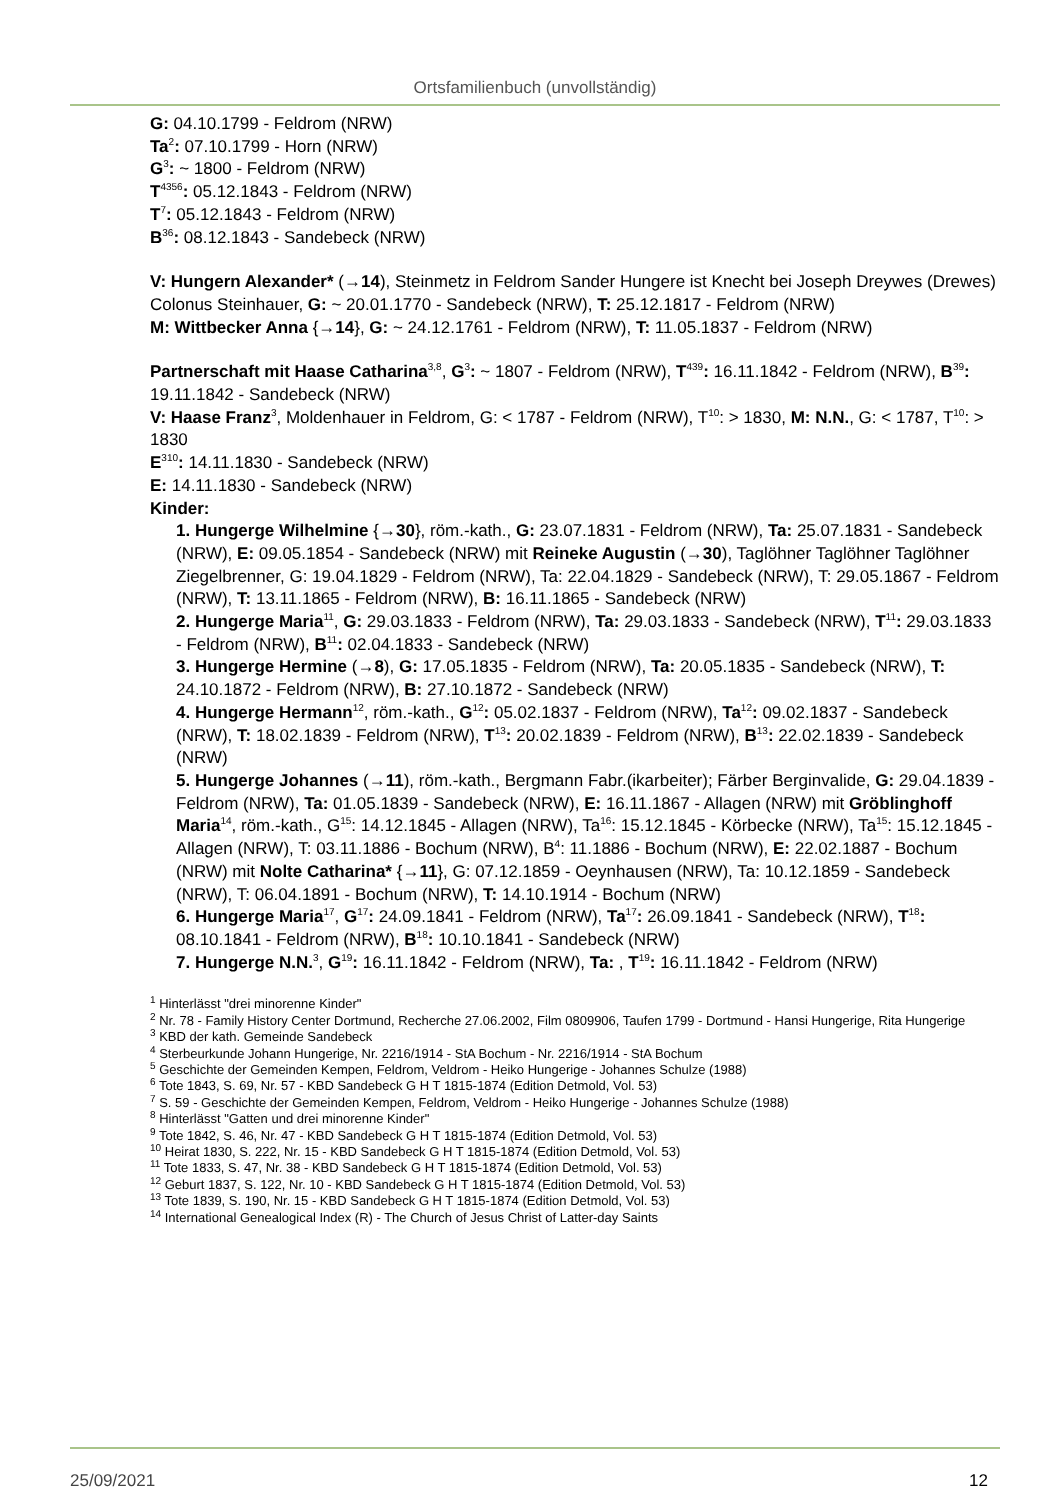Ortsfamilienbuch (unvollständig)
G: 04.10.1799 - Feldrom (NRW)
Ta<sup>2</sup>: 07.10.1799 - Horn (NRW)
G<sup>3</sup>: ~ 1800 - Feldrom (NRW)
T<sup>4356</sup>: 05.12.1843 - Feldrom (NRW)
T<sup>7</sup>: 05.12.1843 - Feldrom (NRW)
B<sup>36</sup>: 08.12.1843 - Sandebeck (NRW)
V: Hungern Alexander* (→14), Steinmetz in Feldrom Sander Hungere ist Knecht bei Joseph Dreywes (Drewes) Colonus Steinhauer, G: ~ 20.01.1770 - Sandebeck (NRW), T: 25.12.1817 - Feldrom (NRW)
M: Wittbecker Anna {→14}, G: ~ 24.12.1761 - Feldrom (NRW), T: 11.05.1837 - Feldrom (NRW)
Partnerschaft mit Haase Catharina<sup>3,8</sup>, G<sup>3</sup>: ~ 1807 - Feldrom (NRW), T<sup>439</sup>: 16.11.1842 - Feldrom (NRW), B<sup>39</sup>: 19.11.1842 - Sandebeck (NRW)
V: Haase Franz<sup>3</sup>, Moldenhauer in Feldrom, G: < 1787 - Feldrom (NRW), T<sup>10</sup>: > 1830, M: N.N., G: < 1787, T<sup>10</sup>: > 1830
E<sup>310</sup>: 14.11.1830 - Sandebeck (NRW)
E: 14.11.1830 - Sandebeck (NRW)
Kinder:
1. Hungerge Wilhelmine {→30}, röm.-kath., G: 23.07.1831 - Feldrom (NRW), Ta: 25.07.1831 - Sandebeck (NRW), E: 09.05.1854 - Sandebeck (NRW) mit Reineke Augustin (→30), Taglöhner Taglöhner Taglöhner Ziegelbrenner, G: 19.04.1829 - Feldrom (NRW), Ta: 22.04.1829 - Sandebeck (NRW), T: 29.05.1867 - Feldrom (NRW), T: 13.11.1865 - Feldrom (NRW), B: 16.11.1865 - Sandebeck (NRW)
2. Hungerge Maria<sup>11</sup>, G: 29.03.1833 - Feldrom (NRW), Ta: 29.03.1833 - Sandebeck (NRW), T<sup>11</sup>: 29.03.1833 - Feldrom (NRW), B<sup>11</sup>: 02.04.1833 - Sandebeck (NRW)
3. Hungerge Hermine (→8), G: 17.05.1835 - Feldrom (NRW), Ta: 20.05.1835 - Sandebeck (NRW), T: 24.10.1872 - Feldrom (NRW), B: 27.10.1872 - Sandebeck (NRW)
4. Hungerge Hermann<sup>12</sup>, röm.-kath., G<sup>12</sup>: 05.02.1837 - Feldrom (NRW), Ta<sup>12</sup>: 09.02.1837 - Sandebeck (NRW), T: 18.02.1839 - Feldrom (NRW), T<sup>13</sup>: 20.02.1839 - Feldrom (NRW), B<sup>13</sup>: 22.02.1839 - Sandebeck (NRW)
5. Hungerge Johannes (→11), röm.-kath., Bergmann Fabr.(ikarbeiter); Färber Berginvalide, G: 29.04.1839 - Feldrom (NRW), Ta: 01.05.1839 - Sandebeck (NRW), E: 16.11.1867 - Allagen (NRW) mit Gröblinghoff Maria<sup>14</sup>, röm.-kath., G<sup>15</sup>: 14.12.1845 - Allagen (NRW), Ta<sup>16</sup>: 15.12.1845 - Körbecke (NRW), Ta<sup>15</sup>: 15.12.1845 - Allagen (NRW), T: 03.11.1886 - Bochum (NRW), B<sup>4</sup>: 11.1886 - Bochum (NRW), E: 22.02.1887 - Bochum (NRW) mit Nolte Catharina* {→11}, G: 07.12.1859 - Oeynhausen (NRW), Ta: 10.12.1859 - Sandebeck (NRW), T: 06.04.1891 - Bochum (NRW), T: 14.10.1914 - Bochum (NRW)
6. Hungerge Maria<sup>17</sup>, G<sup>17</sup>: 24.09.1841 - Feldrom (NRW), Ta<sup>17</sup>: 26.09.1841 - Sandebeck (NRW), T<sup>18</sup>: 08.10.1841 - Feldrom (NRW), B<sup>18</sup>: 10.10.1841 - Sandebeck (NRW)
7. Hungerge N.N.<sup>3</sup>, G<sup>19</sup>: 16.11.1842 - Feldrom (NRW), Ta: , T<sup>19</sup>: 16.11.1842 - Feldrom (NRW)
<sup>1</sup> Hinterlässt "drei minorenne Kinder"
<sup>2</sup> Nr. 78 - Family History Center Dortmund, Recherche 27.06.2002, Film 0809906, Taufen 1799 - Dortmund - Hansi Hungerige, Rita Hungerige
<sup>3</sup> KBD der kath. Gemeinde Sandebeck
<sup>4</sup> Sterbeurkunde Johann Hungerige, Nr. 2216/1914 - StA Bochum - Nr. 2216/1914 - StA Bochum
<sup>5</sup> Geschichte der Gemeinden Kempen, Feldrom, Veldrom - Heiko Hungerige - Johannes Schulze (1988)
<sup>6</sup> Tote 1843, S. 69, Nr. 57 - KBD Sandebeck G H T 1815-1874 (Edition Detmold, Vol. 53)
<sup>7</sup> S. 59 - Geschichte der Gemeinden Kempen, Feldrom, Veldrom - Heiko Hungerige - Johannes Schulze (1988)
<sup>8</sup> Hinterlässt "Gatten und drei minorenne Kinder"
<sup>9</sup> Tote 1842, S. 46, Nr. 47 - KBD Sandebeck G H T 1815-1874 (Edition Detmold, Vol. 53)
<sup>10</sup> Heirat 1830, S. 222, Nr. 15 - KBD Sandebeck G H T 1815-1874 (Edition Detmold, Vol. 53)
<sup>11</sup> Tote 1833, S. 47, Nr. 38 - KBD Sandebeck G H T 1815-1874 (Edition Detmold, Vol. 53)
<sup>12</sup> Geburt 1837, S. 122, Nr. 10 - KBD Sandebeck G H T 1815-1874 (Edition Detmold, Vol. 53)
<sup>13</sup> Tote 1839, S. 190, Nr. 15 - KBD Sandebeck G H T 1815-1874 (Edition Detmold, Vol. 53)
<sup>14</sup> International Genealogical Index (R) - The Church of Jesus Christ of Latter-day Saints
25/09/2021 12